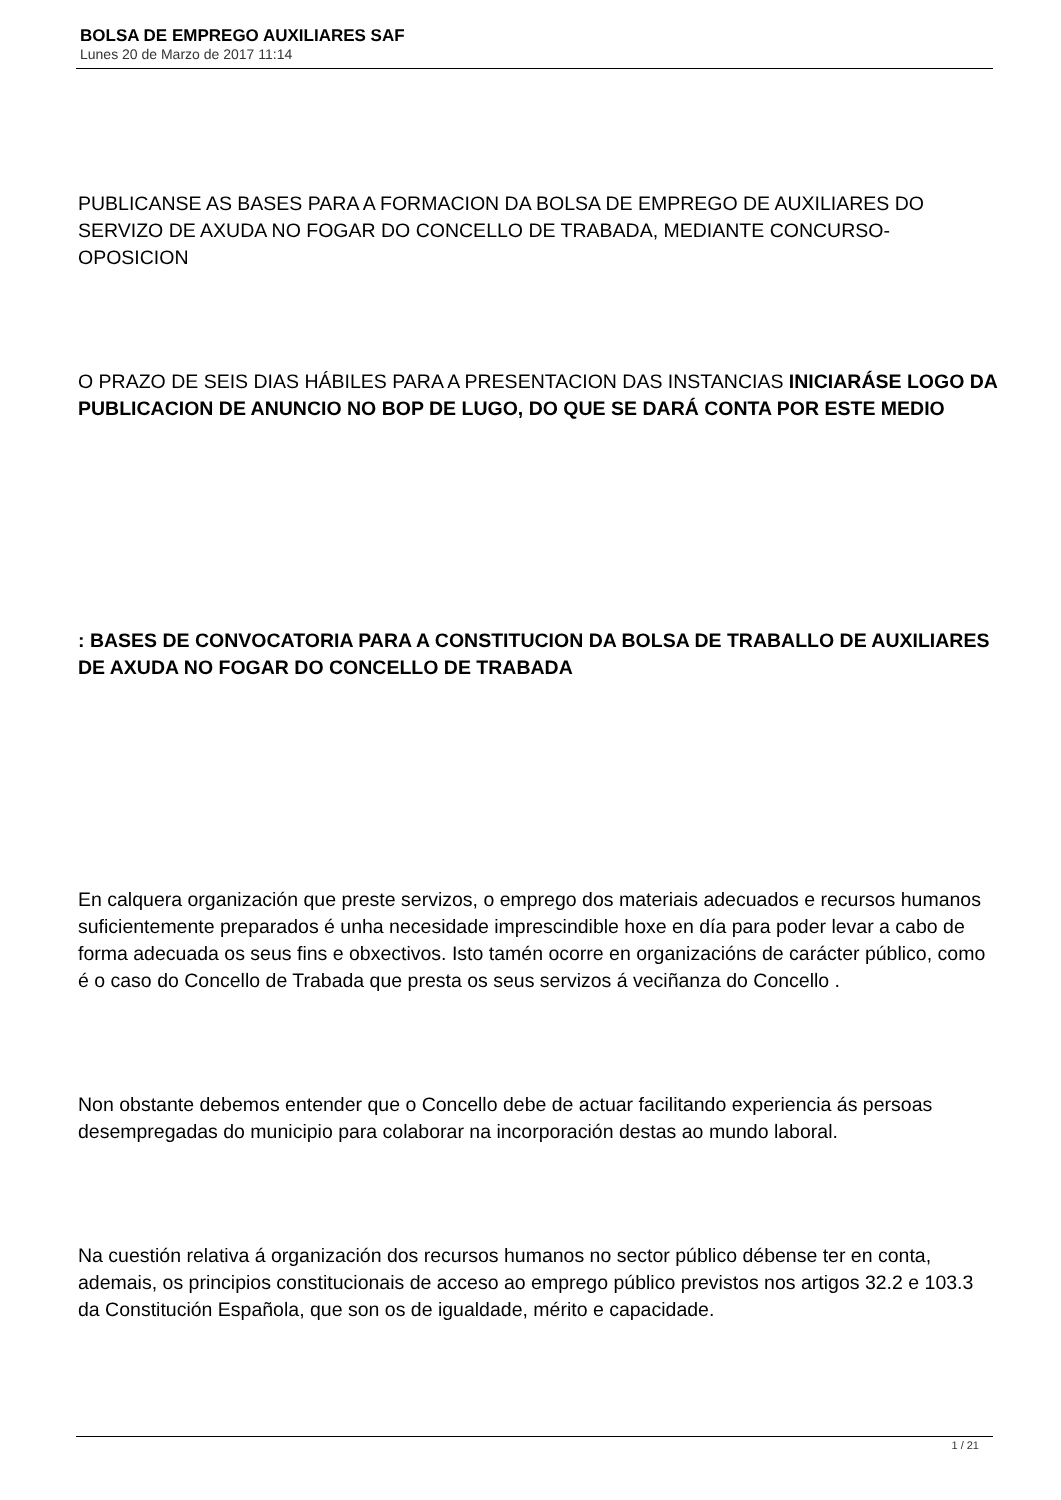BOLSA DE EMPREGO AUXILIARES SAF
Lunes 20 de Marzo de 2017 11:14
PUBLICANSE AS BASES PARA A FORMACION DA BOLSA DE EMPREGO DE AUXILIARES DO SERVIZO DE AXUDA NO FOGAR DO CONCELLO DE TRABADA, MEDIANTE CONCURSO-OPOSICION
O PRAZO DE SEIS DIAS HÁBILES PARA A PRESENTACION DAS INSTANCIAS INICIARÁSE LOGO DA PUBLICACION DE ANUNCIO NO BOP DE LUGO, DO QUE SE DARÁ CONTA POR ESTE MEDIO
: BASES DE CONVOCATORIA PARA A CONSTITUCION DA BOLSA DE TRABALLO DE AUXILIARES DE AXUDA NO FOGAR DO CONCELLO DE TRABADA
En calquera organización que preste servizos, o emprego dos materiais adecuados e recursos humanos suficientemente preparados é unha necesidade imprescindible hoxe en día para poder levar a cabo de forma adecuada os seus fins e obxectivos. Isto tamén ocorre en organizacións de carácter público, como é o caso do Concello de Trabada que presta os seus servizos á veciñanza do Concello .
Non obstante debemos entender que o Concello debe de actuar facilitando experiencia ás persoas desempregadas do municipio para colaborar na incorporación destas ao mundo laboral.
Na cuestión relativa á organización dos recursos humanos no sector público débense ter en conta, ademais, os principios constitucionais de acceso ao emprego público previstos nos artigos 32.2 e 103.3 da Constitución Española, que son os de igualdade, mérito e capacidade.
1 / 21